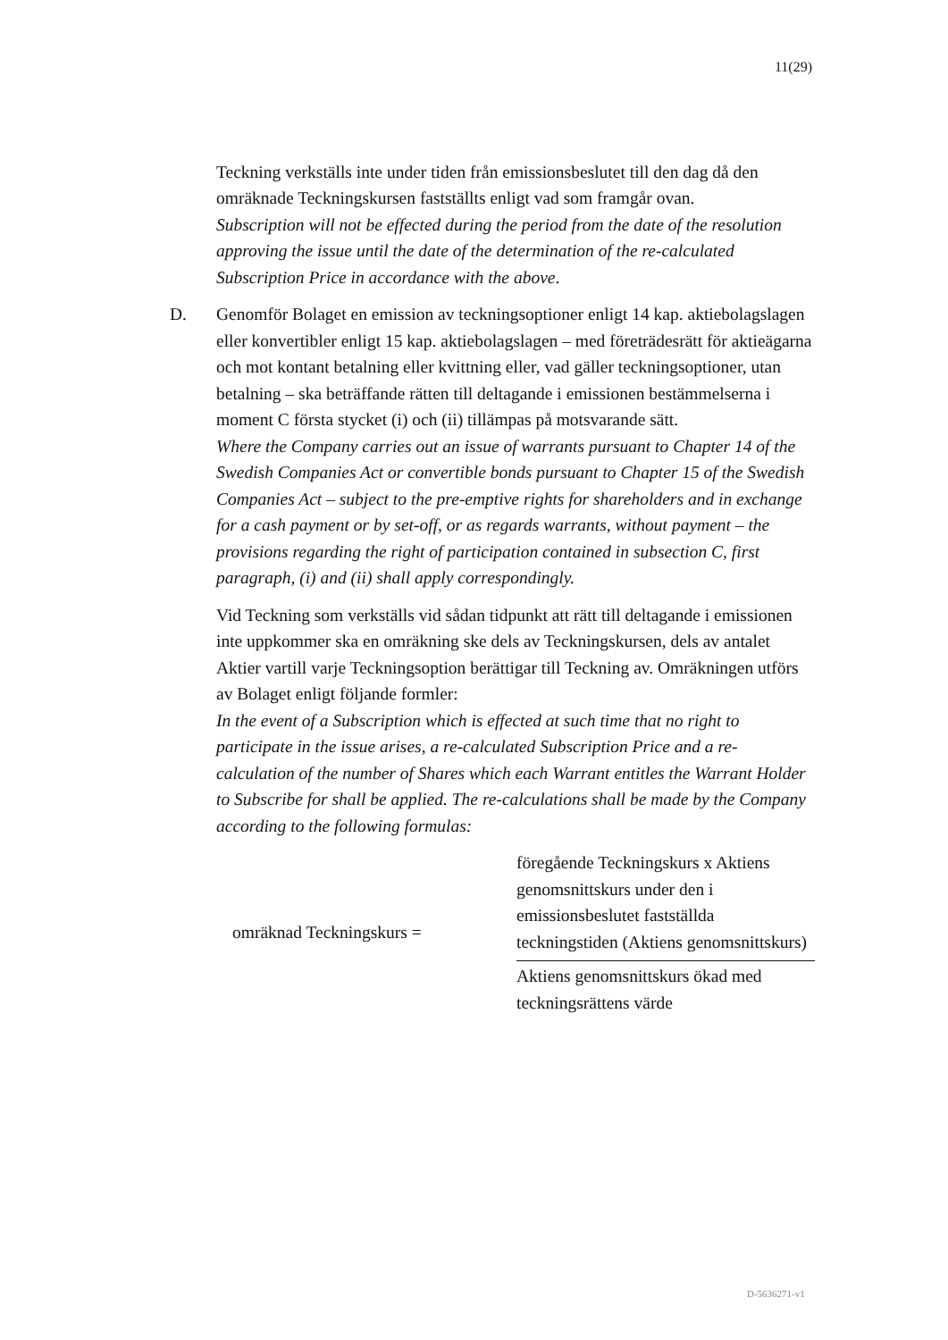11(29)
Teckning verkställs inte under tiden från emissionsbeslutet till den dag då den omräknade Teckningskursen fastställts enligt vad som framgår ovan.
Subscription will not be effected during the period from the date of the resolution approving the issue until the date of the determination of the re-calculated Subscription Price in accordance with the above.
D. Genomför Bolaget en emission av teckningsoptioner enligt 14 kap. aktiebolagslagen eller konvertibler enligt 15 kap. aktiebolagslagen – med företrädesrätt för aktieägarna och mot kontant betalning eller kvittning eller, vad gäller teckningsoptioner, utan betalning – ska beträffande rätten till deltagande i emissionen bestämmelserna i moment C första stycket (i) och (ii) tillämpas på motsvarande sätt.
Where the Company carries out an issue of warrants pursuant to Chapter 14 of the Swedish Companies Act or convertible bonds pursuant to Chapter 15 of the Swedish Companies Act – subject to the pre-emptive rights for shareholders and in exchange for a cash payment or by set-off, or as regards warrants, without payment – the provisions regarding the right of participation contained in subsection C, first paragraph, (i) and (ii) shall apply correspondingly.
Vid Teckning som verkställs vid sådan tidpunkt att rätt till deltagande i emissionen inte uppkommer ska en omräkning ske dels av Teckningskursen, dels av antalet Aktier vartill varje Teckningsoption berättigar till Teckning av. Omräkningen utförs av Bolaget enligt följande formler:
In the event of a Subscription which is effected at such time that no right to participate in the issue arises, a re-calculated Subscription Price and a re-calculation of the number of Shares which each Warrant entitles the Warrant Holder to Subscribe for shall be applied. The re-calculations shall be made by the Company according to the following formulas:
| omräknad Teckningskurs = | föregående Teckningskurs x Aktiens genomsnittskurs under den i emissionsbeslutet fastställda teckningstiden (Aktiens genomsnittskurs) |
| | Aktiens genomsnittskurs ökad med teckningsrättens värde |
D-5636271-v1